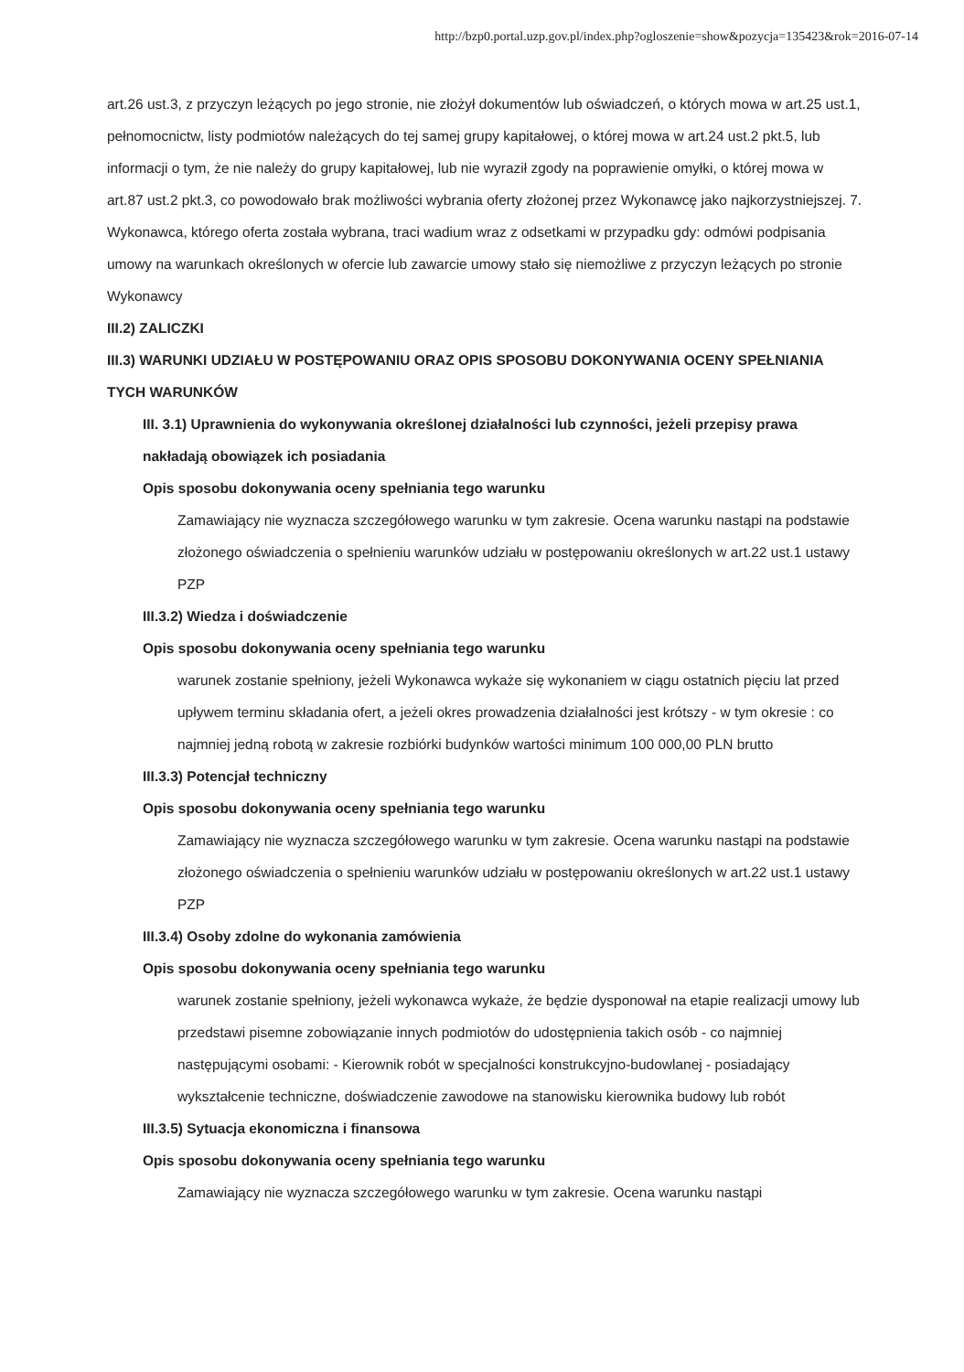http://bzp0.portal.uzp.gov.pl/index.php?ogloszenie=show&pozycja=135423&rok=2016-07-14
art.26 ust.3, z przyczyn leżących po jego stronie, nie złożył dokumentów lub oświadczeń, o których mowa w art.25 ust.1, pełnomocnictw, listy podmiotów należących do tej samej grupy kapitałowej, o której mowa w art.24 ust.2 pkt.5, lub informacji o tym, że nie należy do grupy kapitałowej, lub nie wyraził zgody na poprawienie omyłki, o której mowa w art.87 ust.2 pkt.3, co powodowało brak możliwości wybrania oferty złożonej przez Wykonawcę jako najkorzystniejszej. 7. Wykonawca, którego oferta została wybrana, traci wadium wraz z odsetkami w przypadku gdy: odmówi podpisania umowy na warunkach określonych w ofercie lub zawarcie umowy stało się niemożliwe z przyczyn leżących po stronie Wykonawcy
III.2) ZALICZKI
III.3) WARUNKI UDZIAŁU W POSTĘPOWANIU ORAZ OPIS SPOSOBU DOKONYWANIA OCENY SPEŁNIANIA TYCH WARUNKÓW
III. 3.1) Uprawnienia do wykonywania określonej działalności lub czynności, jeżeli przepisy prawa nakładają obowiązek ich posiadania
Opis sposobu dokonywania oceny spełniania tego warunku
Zamawiający nie wyznacza szczegółowego warunku w tym zakresie. Ocena warunku nastąpi na podstawie złożonego oświadczenia o spełnieniu warunków udziału w postępowaniu określonych w art.22 ust.1 ustawy PZP
III.3.2) Wiedza i doświadczenie
Opis sposobu dokonywania oceny spełniania tego warunku
warunek zostanie spełniony, jeżeli Wykonawca wykaże się wykonaniem w ciągu ostatnich pięciu lat przed upływem terminu składania ofert, a jeżeli okres prowadzenia działalności jest krótszy - w tym okresie : co najmniej jedną robotą w zakresie rozbiórki budynków wartości minimum 100 000,00 PLN brutto
III.3.3) Potencjał techniczny
Opis sposobu dokonywania oceny spełniania tego warunku
Zamawiający nie wyznacza szczegółowego warunku w tym zakresie. Ocena warunku nastąpi na podstawie złożonego oświadczenia o spełnieniu warunków udziału w postępowaniu określonych w art.22 ust.1 ustawy PZP
III.3.4) Osoby zdolne do wykonania zamówienia
Opis sposobu dokonywania oceny spełniania tego warunku
warunek zostanie spełniony, jeżeli wykonawca wykaże, że będzie dysponował na etapie realizacji umowy lub przedstawi pisemne zobowiązanie innych podmiotów do udostępnienia takich osób - co najmniej następującymi osobami: - Kierownik robót w specjalności konstrukcyjno-budowlanej - posiadający wykształcenie techniczne, doświadczenie zawodowe na stanowisku kierownika budowy lub robót
III.3.5) Sytuacja ekonomiczna i finansowa
Opis sposobu dokonywania oceny spełniania tego warunku
Zamawiający nie wyznacza szczegółowego warunku w tym zakresie. Ocena warunku nastąpi